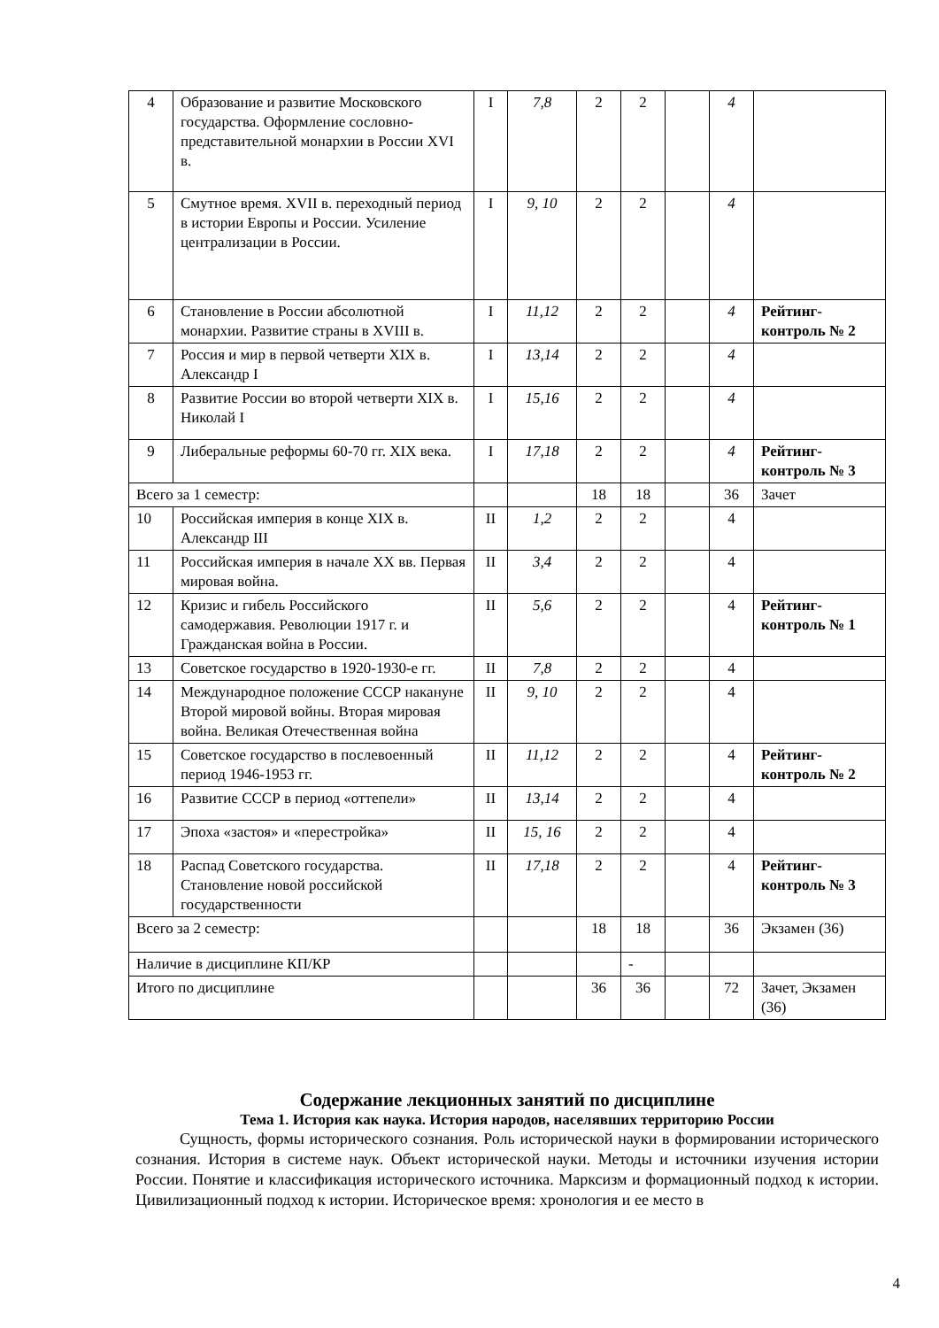| 4 | Образование и развитие Московского государства. Оформление сословно-представительной монархии в России XVI в. | I | 7,8 | 2 | 2 | | 4 | |
| 5 | Смутное время. XVII в. переходный период в истории Европы и России. Усиление централизации в России. | I | 9, 10 | 2 | 2 | | 4 | |
| 6 | Становление в России абсолютной монархии. Развитие страны в XVIII в. | I | 11,12 | 2 | 2 | | 4 | Рейтинг-контроль № 2 |
| 7 | Россия и мир в первой четверти XIX в. Александр I | I | 13,14 | 2 | 2 | | 4 | |
| 8 | Развитие России во второй четверти XIX в. Николай I | I | 15,16 | 2 | 2 | | 4 | |
| 9 | Либеральные реформы 60-70 гг. XIX века. | I | 17,18 | 2 | 2 | | 4 | Рейтинг-контроль № 3 |
| Всего за 1 семестр: | | | | 18 | 18 | | 36 | Зачет |
| 10 | Российская империя в конце XIX в. Александр III | II | 1,2 | 2 | 2 | | 4 | |
| 11 | Российская империя в начале XX вв. Первая мировая война. | II | 3,4 | 2 | 2 | | 4 | |
| 12 | Кризис и гибель Российского самодержавия. Революции 1917 г. и Гражданская война в России. | II | 5,6 | 2 | 2 | | 4 | Рейтинг-контроль № 1 |
| 13 | Советское государство в 1920-1930-е гг. | II | 7,8 | 2 | 2 | | 4 | |
| 14 | Международное положение СССР накануне Второй мировой войны. Вторая мировая война. Великая Отечественная война | II | 9, 10 | 2 | 2 | | 4 | |
| 15 | Советское государство в послевоенный период 1946-1953 гг. | II | 11,12 | 2 | 2 | | 4 | Рейтинг-контроль № 2 |
| 16 | Развитие СССР в период «оттепели» | II | 13,14 | 2 | 2 | | 4 | |
| 17 | Эпоха «застоя» и «перестройка» | II | 15, 16 | 2 | 2 | | 4 | |
| 18 | Распад Советского государства. Становление новой российской государственности | II | 17,18 | 2 | 2 | | 4 | Рейтинг-контроль № 3 |
| Всего за 2 семестр: | | | | 18 | 18 | | 36 | Экзамен (36) |
| Наличие в дисциплине КП/КР | | | | | - | | | |
| Итого по дисциплине | | | | 36 | 36 | | 72 | Зачет, Экзамен (36) |
Содержание лекционных занятий по дисциплине
Тема 1. История как наука. История народов, населявших территорию России
Сущность, формы исторического сознания. Роль исторической науки в формировании исторического сознания. История в системе наук. Объект исторической науки. Методы и источники изучения истории России. Понятие и классификация исторического источника. Марксизм и формационный подход к истории. Цивилизационный подход к истории. Историческое время: хронология и ее место в
4